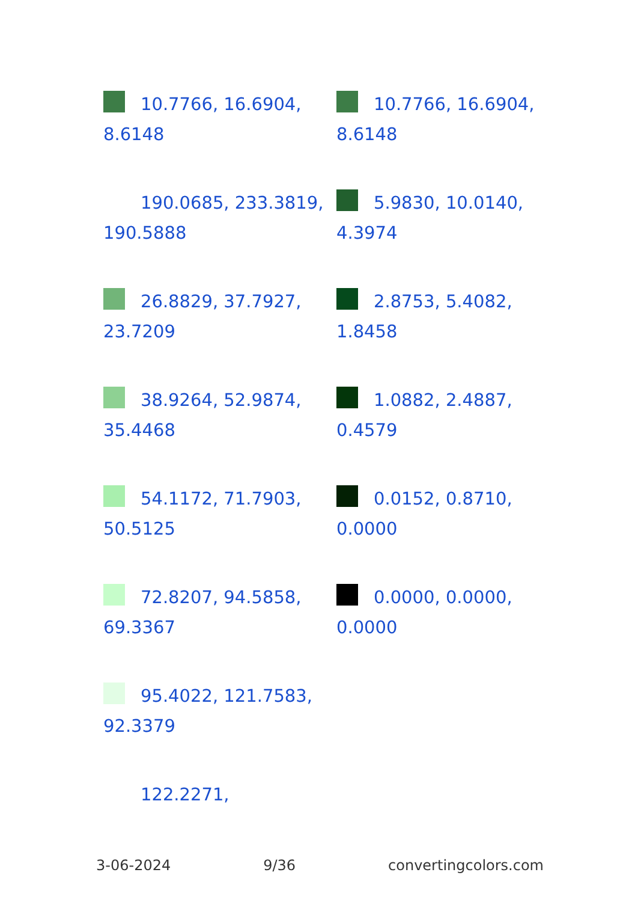10.7766, 16.6904, 8.6148
10.7766, 16.6904, 8.6148
190.0685, 233.3819, 190.5888
5.9830, 10.0140, 4.3974
26.8829, 37.7927, 23.7209
2.8753, 5.4082, 1.8458
38.9264, 52.9874, 35.4468
1.0882, 2.4887, 0.4579
54.1172, 71.7903, 50.5125
0.0152, 0.8710, 0.0000
72.8207, 94.5858, 69.3367
0.0000, 0.0000, 0.0000
95.4022, 121.7583, 92.3379
122.2271,
3-06-2024 9/36 convertingcolors.com